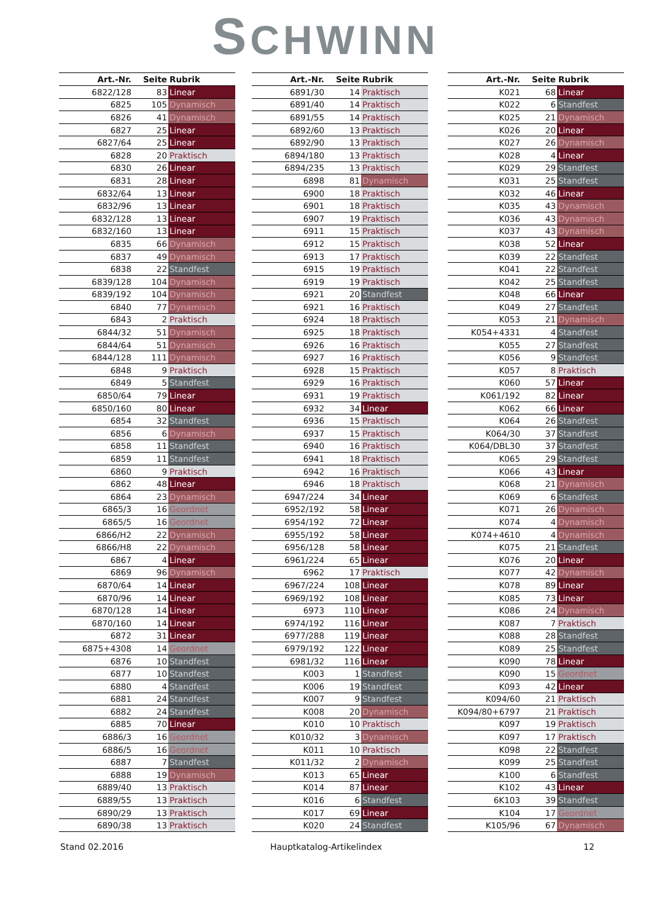SCHWINN
| Art.-Nr. | Seite | Rubrik |
| --- | --- | --- |
| 6822/128 | 83 | Linear |
| 6825 | 105 | Dynamisch |
| 6826 | 41 | Dynamisch |
| 6827 | 25 | Linear |
| 6827/64 | 25 | Linear |
| 6828 | 20 | Praktisch |
| 6830 | 26 | Linear |
| 6831 | 28 | Linear |
| 6832/64 | 13 | Linear |
| 6832/96 | 13 | Linear |
| 6832/128 | 13 | Linear |
| 6832/160 | 13 | Linear |
| 6835 | 66 | Dynamisch |
| 6837 | 49 | Dynamisch |
| 6838 | 22 | Standfest |
| 6839/128 | 104 | Dynamisch |
| 6839/192 | 104 | Dynamisch |
| 6840 | 77 | Dynamisch |
| 6843 | 2 | Praktisch |
| 6844/32 | 51 | Dynamisch |
| 6844/64 | 51 | Dynamisch |
| 6844/128 | 111 | Dynamisch |
| 6848 | 9 | Praktisch |
| 6849 | 5 | Standfest |
| 6850/64 | 79 | Linear |
| 6850/160 | 80 | Linear |
| 6854 | 32 | Standfest |
| 6856 | 6 | Dynamisch |
| 6858 | 11 | Standfest |
| 6859 | 11 | Standfest |
| 6860 | 9 | Praktisch |
| 6862 | 48 | Linear |
| 6864 | 23 | Dynamisch |
| 6865/3 | 16 | Geordnet |
| 6865/5 | 16 | Geordnet |
| 6866/H2 | 22 | Dynamisch |
| 6866/H8 | 22 | Dynamisch |
| 6867 | 4 | Linear |
| 6869 | 96 | Dynamisch |
| 6870/64 | 14 | Linear |
| 6870/96 | 14 | Linear |
| 6870/128 | 14 | Linear |
| 6870/160 | 14 | Linear |
| 6872 | 31 | Linear |
| 6875+4308 | 14 | Geordnet |
| 6876 | 10 | Standfest |
| 6877 | 10 | Standfest |
| 6880 | 4 | Standfest |
| 6881 | 24 | Standfest |
| 6882 | 24 | Standfest |
| 6885 | 70 | Linear |
| 6886/3 | 16 | Geordnet |
| 6886/5 | 16 | Geordnet |
| 6887 | 7 | Standfest |
| 6888 | 19 | Dynamisch |
| 6889/40 | 13 | Praktisch |
| 6889/55 | 13 | Praktisch |
| 6890/29 | 13 | Praktisch |
| 6890/38 | 13 | Praktisch |
| Art.-Nr. | Seite | Rubrik |
| --- | --- | --- |
| 6891/30 | 14 | Praktisch |
| 6891/40 | 14 | Praktisch |
| 6891/55 | 14 | Praktisch |
| 6892/60 | 13 | Praktisch |
| 6892/90 | 13 | Praktisch |
| 6894/180 | 13 | Praktisch |
| 6894/235 | 13 | Praktisch |
| 6898 | 81 | Dynamisch |
| 6900 | 18 | Praktisch |
| 6901 | 18 | Praktisch |
| 6907 | 19 | Praktisch |
| 6911 | 15 | Praktisch |
| 6912 | 15 | Praktisch |
| 6913 | 17 | Praktisch |
| 6915 | 19 | Praktisch |
| 6919 | 19 | Praktisch |
| 6921 | 20 | Standfest |
| 6921 | 16 | Praktisch |
| 6924 | 18 | Praktisch |
| 6925 | 18 | Praktisch |
| 6926 | 16 | Praktisch |
| 6927 | 16 | Praktisch |
| 6928 | 15 | Praktisch |
| 6929 | 16 | Praktisch |
| 6931 | 19 | Praktisch |
| 6932 | 34 | Linear |
| 6936 | 15 | Praktisch |
| 6937 | 15 | Praktisch |
| 6940 | 16 | Praktisch |
| 6941 | 18 | Praktisch |
| 6942 | 16 | Praktisch |
| 6946 | 18 | Praktisch |
| 6947/224 | 34 | Linear |
| 6952/192 | 58 | Linear |
| 6954/192 | 72 | Linear |
| 6955/192 | 58 | Linear |
| 6956/128 | 58 | Linear |
| 6961/224 | 65 | Linear |
| 6962 | 17 | Praktisch |
| 6967/224 | 108 | Linear |
| 6969/192 | 108 | Linear |
| 6973 | 110 | Linear |
| 6974/192 | 116 | Linear |
| 6977/288 | 119 | Linear |
| 6979/192 | 122 | Linear |
| 6981/32 | 116 | Linear |
| K003 | 1 | Standfest |
| K006 | 19 | Standfest |
| K007 | 9 | Standfest |
| K008 | 20 | Dynamisch |
| K010 | 10 | Praktisch |
| K010/32 | 3 | Dynamisch |
| K011 | 10 | Praktisch |
| K011/32 | 2 | Dynamisch |
| K013 | 65 | Linear |
| K014 | 87 | Linear |
| K016 | 6 | Standfest |
| K017 | 69 | Linear |
| K020 | 24 | Standfest |
| Art.-Nr. | Seite | Rubrik |
| --- | --- | --- |
| K021 | 68 | Linear |
| K022 | 6 | Standfest |
| K025 | 21 | Dynamisch |
| K026 | 20 | Linear |
| K027 | 26 | Dynamisch |
| K028 | 4 | Linear |
| K029 | 29 | Standfest |
| K031 | 25 | Standfest |
| K032 | 46 | Linear |
| K035 | 43 | Dynamisch |
| K036 | 43 | Dynamisch |
| K037 | 43 | Dynamisch |
| K038 | 52 | Linear |
| K039 | 22 | Standfest |
| K041 | 22 | Standfest |
| K042 | 25 | Standfest |
| K048 | 66 | Linear |
| K049 | 27 | Standfest |
| K053 | 21 | Dynamisch |
| K054+4331 | 4 | Standfest |
| K055 | 27 | Standfest |
| K056 | 9 | Standfest |
| K057 | 8 | Praktisch |
| K060 | 57 | Linear |
| K061/192 | 82 | Linear |
| K062 | 66 | Linear |
| K064 | 26 | Standfest |
| K064/30 | 37 | Standfest |
| K064/DBL30 | 37 | Standfest |
| K065 | 29 | Standfest |
| K066 | 43 | Linear |
| K068 | 21 | Dynamisch |
| K069 | 6 | Standfest |
| K071 | 26 | Dynamisch |
| K074 | 4 | Dynamisch |
| K074+4610 | 4 | Dynamisch |
| K075 | 21 | Standfest |
| K076 | 20 | Linear |
| K077 | 42 | Dynamisch |
| K078 | 89 | Linear |
| K085 | 73 | Linear |
| K086 | 24 | Dynamisch |
| K087 | 7 | Praktisch |
| K088 | 28 | Standfest |
| K089 | 25 | Standfest |
| K090 | 78 | Linear |
| K090 | 15 | Geordnet |
| K093 | 42 | Linear |
| K094/60 | 21 | Praktisch |
| K094/80+6797 | 21 | Praktisch |
| K097 | 19 | Praktisch |
| K097 | 17 | Praktisch |
| K098 | 22 | Standfest |
| K099 | 25 | Standfest |
| K100 | 6 | Standfest |
| K102 | 43 | Linear |
| 6K103 | 39 | Standfest |
| K104 | 17 | Geordnet |
| K105/96 | 67 | Dynamisch |
Stand 02.2016 Hauptkatalog-Artikelindex 12